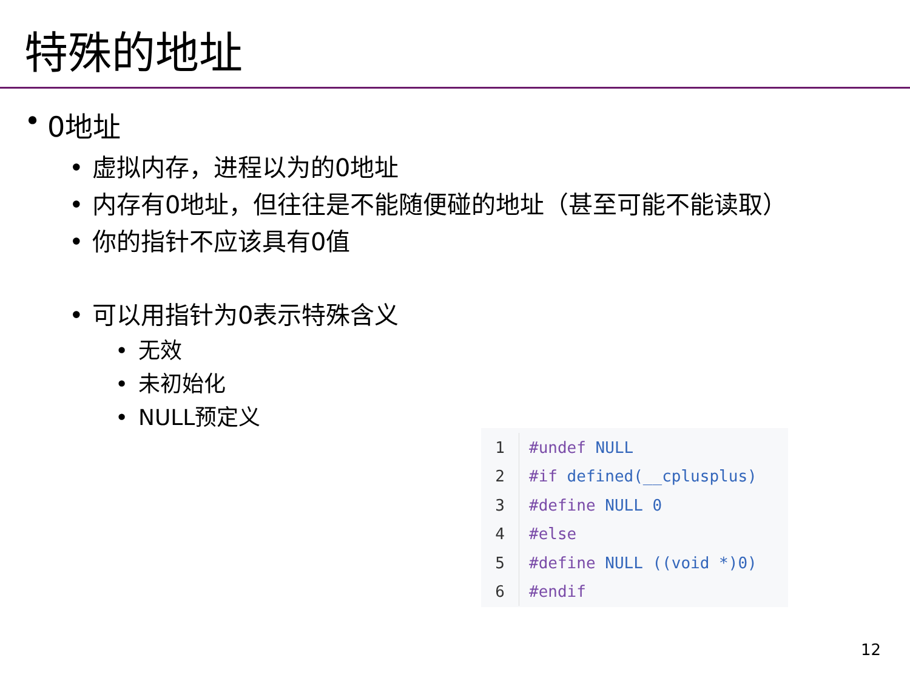特殊的地址
• 0地址
• 虚拟内存，进程以为的0地址
• 内存有0地址，但往往是不能随便碰的地址（甚至可能不能读取）
• 你的指针不应该具有0值
• 可以用指针为0表示特殊含义
• 无效
• 未初始化
• NULL预定义
| 1 | #undef NULL |
| 2 | #if defined(__cplusplus) |
| 3 | #define NULL 0 |
| 4 | #else |
| 5 | #define NULL ((void *)0) |
| 6 | #endif |
12